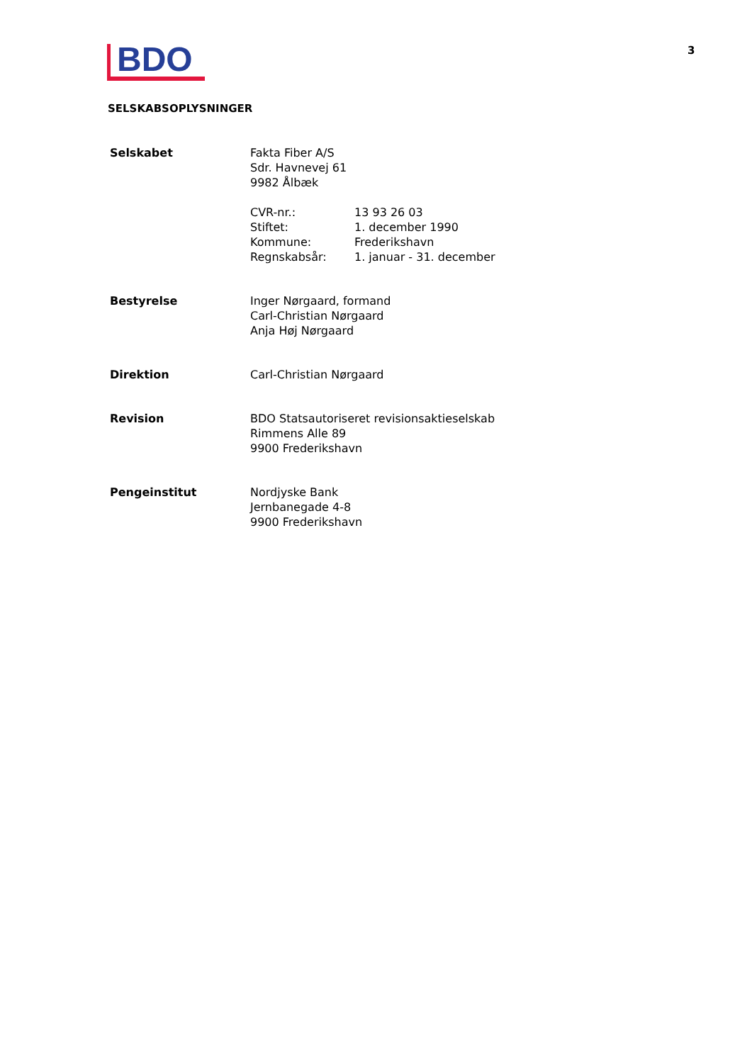BDO
3
SELSKABSOPLYSNINGER
Selskabet Fakta Fiber A/S
Sdr. Havnevej 61
9982 Ålbæk
CVR-nr.:
Stiftet:
Kommune:
Regnskabsår:
13 93 26 03
1. december 1990
Frederikshavn
1. januar - 31. december
Bestyrelse Inger Nørgaard, formand
Carl-Christian Nørgaard
Anja Høj Nørgaard
Direktion Carl-Christian Nørgaard
Revision BDO Statsautoriseret revisionsaktieselskab
Rimmens Alle 89
9900 Frederikshavn
Pengeinstitut Nordjyske Bank
Jernbanegade 4-8
9900 Frederikshavn